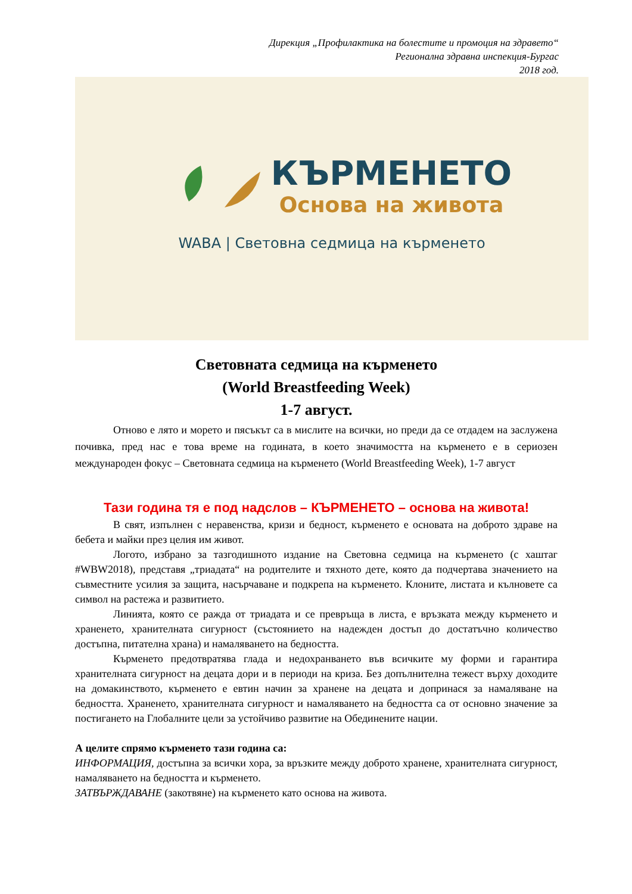Дирекция „Профилактика на болестите и промоция на здравето“
Регионална здравна инспекция-Бургас
2018 год.
КЪРМЕНЕТО
Основа на живота
WABA | Световна седмица на кърменето
Световната седмица на кърменето
(World Breastfeeding Week)
1-7 август.
Отново е лято и морето и пясъкът са в мислите на всички, но преди да се отдадем на заслужена почивка, пред нас е това време на годината, в което значимостта на кърменето е в сериозен международен фокус – Световната седмица на кърменето (World Breastfeeding Week), 1-7 август
Тази година тя е под надслов – КЪРМЕНЕТО – основа на живота!
В свят, изпълнен с неравенства, кризи и бедност, кърменето е основата на доброто здраве на бебета и майки през целия им живот.
Логото, избрано за тазгодишното издание на Световна седмица на кърменето (с хаштаг #WBW2018), представя „триадата“ на родителите и тяхното дете, която да подчертава значението на съвместните усилия за защита, насърчаване и подкрепа на кърменето. Клоните, листата и кълновете са символ на растежа и развитието.
Линията, която се ражда от триадата и се превръща в листа, е връзката между кърменето и храненето, хранителната сигурност (състоянието на надежден достъп до достатъчно количество достъпна, питателна храна) и намаляването на бедността.
Кърменето предотвратява глада и недохранването във всичките му форми и гарантира хранителната сигурност на децата дори и в периоди на криза. Без допълнителна тежест върху доходите на домакинството, кърменето е евтин начин за хранене на децата и допринася за намаляване на бедността. Храненето, хранителната сигурност и намаляването на бедността са от основно значение за постигането на Глобалните цели за устойчиво развитие на Обединените нации.
А целите спрямо кърменето тази година са:
ИНФОРМАЦИЯ, достъпна за всички хора, за връзките между доброто хранене, хранителната сигурност, намаляването на бедността и кърменето.
ЗАТВЪРЖДАВАНЕ (закотвяне) на кърменето като основа на живота.